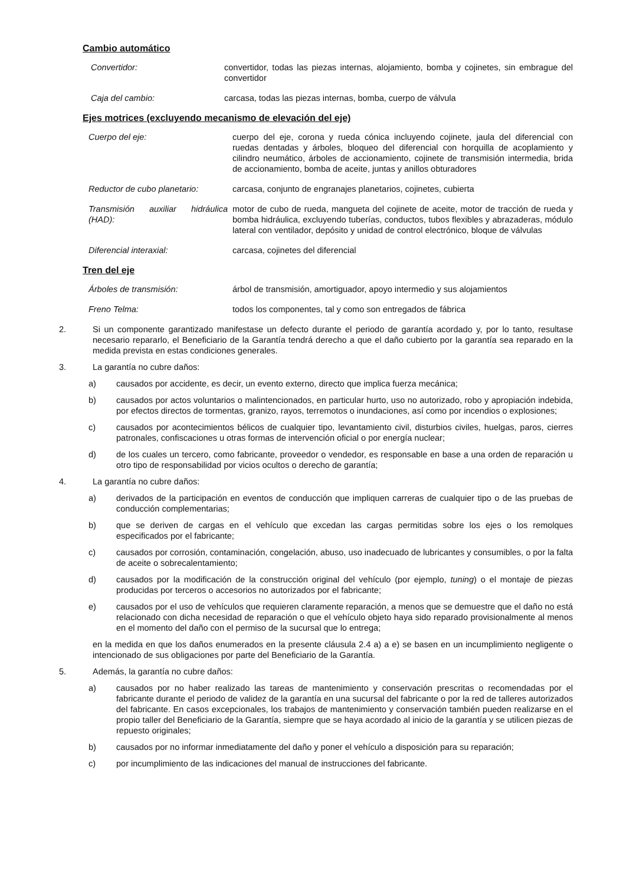Cambio automático
Convertidor: convertidor, todas las piezas internas, alojamiento, bomba y cojinetes, sin embrague del convertidor
Caja del cambio: carcasa, todas las piezas internas, bomba, cuerpo de válvula
Ejes motrices (excluyendo mecanismo de elevación del eje)
Cuerpo del eje: cuerpo del eje, corona y rueda cónica incluyendo cojinete, jaula del diferencial con ruedas dentadas y árboles, bloqueo del diferencial con horquilla de acoplamiento y cilindro neumático, árboles de accionamiento, cojinete de transmisión intermedia, brida de accionamiento, bomba de aceite, juntas y anillos obturadores
Reductor de cubo planetario: carcasa, conjunto de engranajes planetarios, cojinetes, cubierta
Transmisión auxiliar hidráulica (HAD):
motor de cubo de rueda, mangueta del cojinete de aceite, motor de tracción de rueda y bomba hidráulica, excluyendo tuberías, conductos, tubos flexibles y abrazaderas, módulo lateral con ventilador, depósito y unidad de control electrónico, bloque de válvulas
Diferencial interaxial: carcasa, cojinetes del diferencial
Tren del eje
Árboles de transmisión: árbol de transmisión, amortiguador, apoyo intermedio y sus alojamientos
Freno Telma: todos los componentes, tal y como son entregados de fábrica
2. Si un componente garantizado manifestase un defecto durante el periodo de garantía acordado y, por lo tanto, resultase necesario repararlo, el Beneficiario de la Garantía tendrá derecho a que el daño cubierto por la garantía sea reparado en la medida prevista en estas condiciones generales.
3. La garantía no cubre daños:
a) causados por accidente, es decir, un evento externo, directo que implica fuerza mecánica;
b) causados por actos voluntarios o malintencionados, en particular hurto, uso no autorizado, robo y apropiación indebida, por efectos directos de tormentas, granizo, rayos, terremotos o inundaciones, así como por incendios o explosiones;
c) causados por acontecimientos bélicos de cualquier tipo, levantamiento civil, disturbios civiles, huelgas, paros, cierres patronales, confiscaciones u otras formas de intervención oficial o por energía nuclear;
d) de los cuales un tercero, como fabricante, proveedor o vendedor, es responsable en base a una orden de reparación u otro tipo de responsabilidad por vicios ocultos o derecho de garantía;
4. La garantía no cubre daños:
a) derivados de la participación en eventos de conducción que impliquen carreras de cualquier tipo o de las pruebas de conducción complementarias;
b) que se deriven de cargas en el vehículo que excedan las cargas permitidas sobre los ejes o los remolques especificados por el fabricante;
c) causados por corrosión, contaminación, congelación, abuso, uso inadecuado de lubricantes y consumibles, o por la falta de aceite o sobrecalentamiento;
d) causados por la modificación de la construcción original del vehículo (por ejemplo, tuning) o el montaje de piezas producidas por terceros o accesorios no autorizados por el fabricante;
e) causados por el uso de vehículos que requieren claramente reparación, a menos que se demuestre que el daño no está relacionado con dicha necesidad de reparación o que el vehículo objeto haya sido reparado provisionalmente al menos en el momento del daño con el permiso de la sucursal que lo entrega;
en la medida en que los daños enumerados en la presente cláusula 2.4 a) a e) se basen en un incumplimiento negligente o intencionado de sus obligaciones por parte del Beneficiario de la Garantía.
5. Además, la garantía no cubre daños:
a) causados por no haber realizado las tareas de mantenimiento y conservación prescritas o recomendadas por el fabricante durante el periodo de validez de la garantía en una sucursal del fabricante o por la red de talleres autorizados del fabricante. En casos excepcionales, los trabajos de mantenimiento y conservación también pueden realizarse en el propio taller del Beneficiario de la Garantía, siempre que se haya acordado al inicio de la garantía y se utilicen piezas de repuesto originales;
b) causados por no informar inmediatamente del daño y poner el vehículo a disposición para su reparación;
c) por incumplimiento de las indicaciones del manual de instrucciones del fabricante.